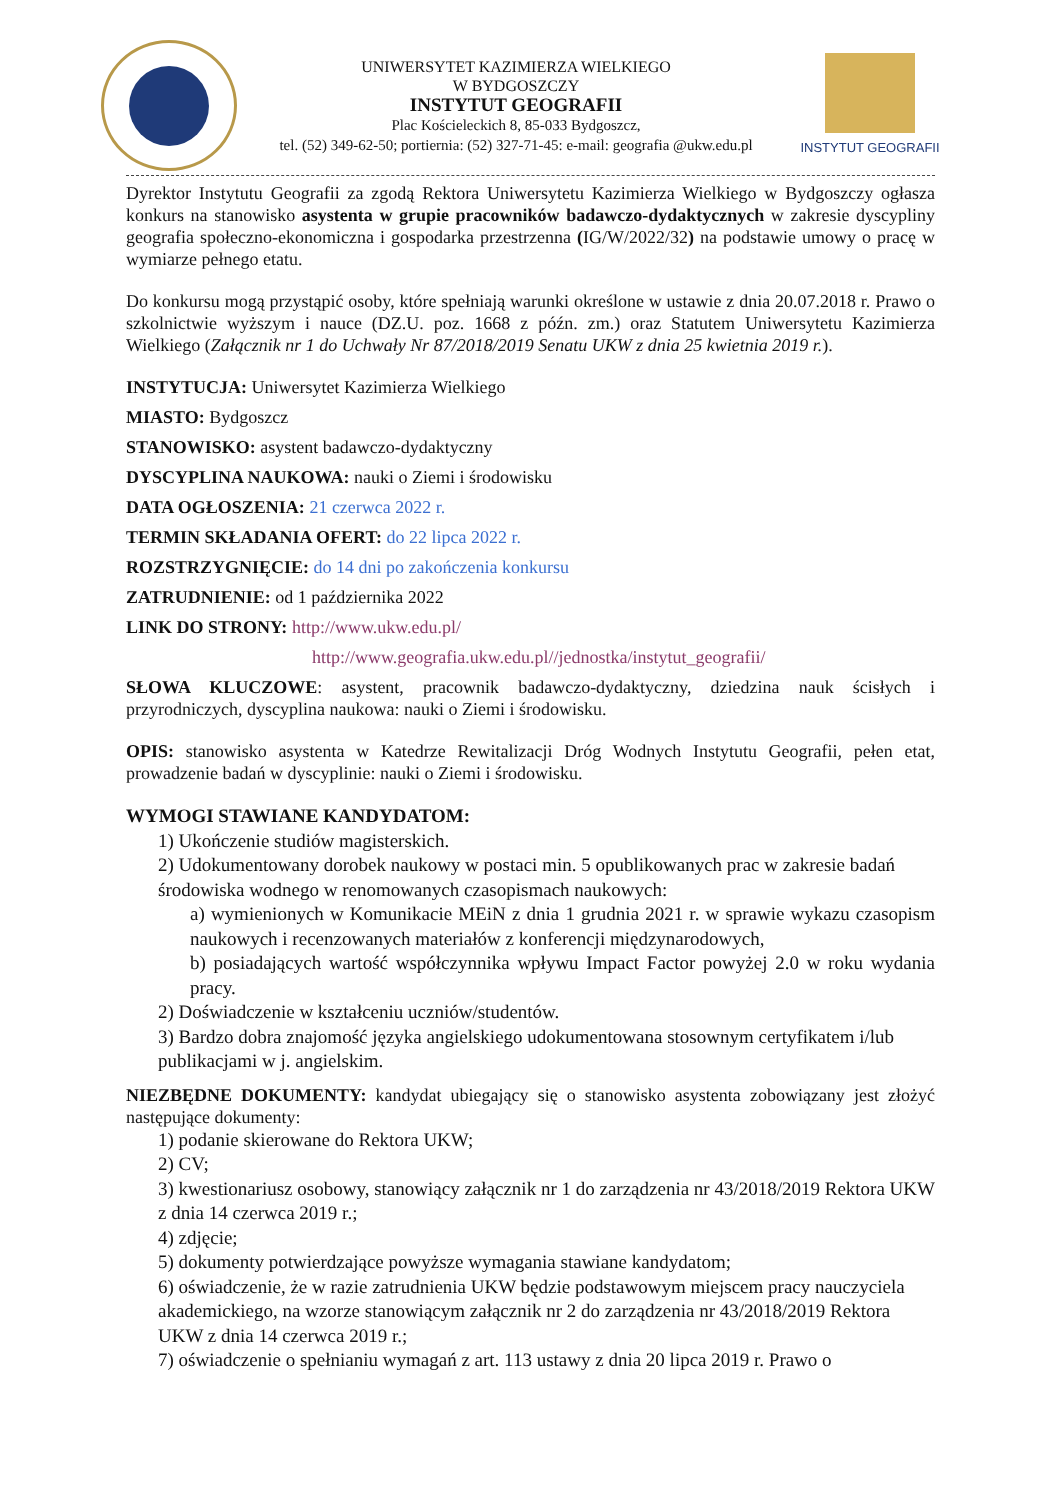UNIWERSYTET KAZIMIERZA WIELKIEGO
W BYDGOSZCZY
INSTYTUT GEOGRAFII
Plac Kościeleckich 8, 85-033 Bydgoszcz,
tel. (52) 349-62-50; portiernia: (52) 327-71-45: e-mail: geografia @ukw.edu.pl
INSTYTUT GEOGRAFII
Dyrektor Instytutu Geografii za zgodą Rektora Uniwersytetu Kazimierza Wielkiego w Bydgoszczy ogłasza konkurs na stanowisko asystenta w grupie pracowników badawczo-dydaktycznych w zakresie dyscypliny geografia społeczno-ekonomiczna i gospodarka przestrzenna (IG/W/2022/32) na podstawie umowy o pracę w wymiarze pełnego etatu.
Do konkursu mogą przystąpić osoby, które spełniają warunki określone w ustawie z dnia 20.07.2018 r. Prawo o szkolnictwie wyższym i nauce (DZ.U. poz. 1668 z późn. zm.) oraz Statutem Uniwersytetu Kazimierza Wielkiego (Załącznik nr 1 do Uchwały Nr 87/2018/2019 Senatu UKW z dnia 25 kwietnia 2019 r.).
INSTYTUCJA: Uniwersytet Kazimierza Wielkiego
MIASTO: Bydgoszcz
STANOWISKO: asystent badawczo-dydaktyczny
DYSCYPLINA NAUKOWA: nauki o Ziemi i środowisku
DATA OGŁOSZENIA: 21 czerwca 2022 r.
TERMIN SKŁADANIA OFERT: do 22 lipca 2022 r.
ROZSTRZYGNIĘCIE: do 14 dni po zakończenia konkursu
ZATRUDNIENIE: od 1 października 2022
LINK DO STRONY: http://www.ukw.edu.pl/
http://www.geografia.ukw.edu.pl//jednostka/instytut_geografii/
SŁOWA KLUCZOWE: asystent, pracownik badawczo-dydaktyczny, dziedzina nauk ścisłych i przyrodniczych, dyscyplina naukowa: nauki o Ziemi i środowisku.
OPIS: stanowisko asystenta w Katedrze Rewitalizacji Dróg Wodnych Instytutu Geografii, pełen etat, prowadzenie badań w dyscyplinie: nauki o Ziemi i środowisku.
WYMOGI STAWIANE KANDYDATOM:
1) Ukończenie studiów magisterskich.
2) Udokumentowany dorobek naukowy w postaci min. 5 opublikowanych prac w zakresie badań środowiska wodnego w renomowanych czasopismach naukowych:
a) wymienionych w Komunikacie MEiN z dnia 1 grudnia 2021 r. w sprawie wykazu czasopism naukowych i recenzowanych materiałów z konferencji międzynarodowych,
b) posiadających wartość współczynnika wpływu Impact Factor powyżej 2.0 w roku wydania pracy.
2) Doświadczenie w kształceniu uczniów/studentów.
3) Bardzo dobra znajomość języka angielskiego udokumentowana stosownym certyfikatem i/lub publikacjami w j. angielskim.
NIEZBĘDNE DOKUMENTY: kandydat ubiegający się o stanowisko asystenta zobowiązany jest złożyć następujące dokumenty:
1) podanie skierowane do Rektora UKW;
2) CV;
3) kwestionariusz osobowy, stanowiący załącznik nr 1 do zarządzenia nr 43/2018/2019 Rektora UKW z dnia 14 czerwca 2019 r.;
4) zdjęcie;
5) dokumenty potwierdzające powyższe wymagania stawiane kandydatom;
6) oświadczenie, że w razie zatrudnienia UKW będzie podstawowym miejscem pracy nauczyciela akademickiego, na wzorze stanowiącym załącznik nr 2 do zarządzenia nr 43/2018/2019 Rektora UKW z dnia 14 czerwca 2019 r.;
7) oświadczenie o spełnianiu wymagań z art. 113 ustawy z dnia 20 lipca 2019 r. Prawo o